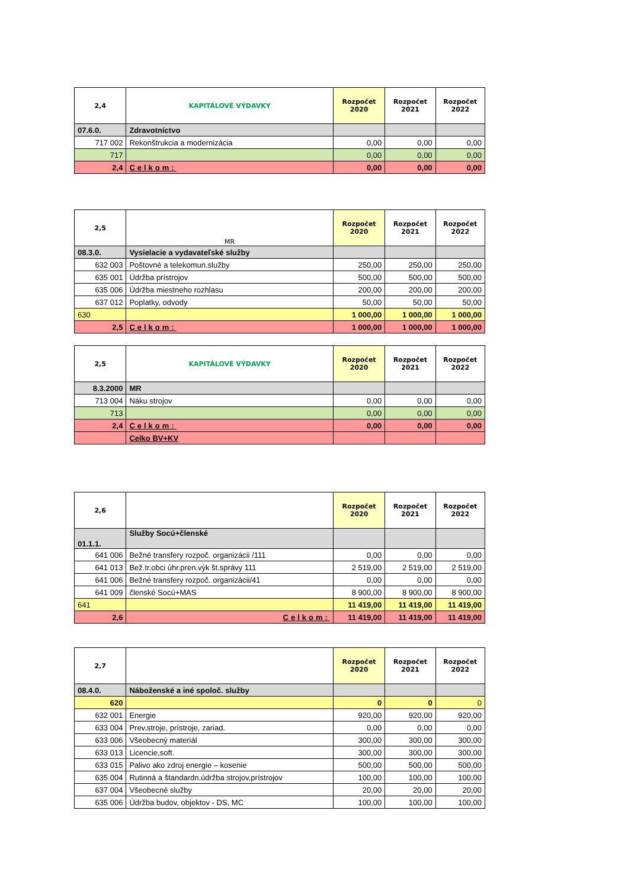| 2,4 | KAPITÁLOVÉ VÝDAVKY | Rozpočet 2020 | Rozpočet 2021 | Rozpočet 2022 |
| --- | --- | --- | --- | --- |
| 07.6.0. | Zdravotníctvo | | | |
| 717 002 | Rekonštrukcia a modernizácia | 0,00 | 0,00 | 0,00 |
| 717 | | 0,00 | 0,00 | 0,00 |
| 2,4 | Celkom: | 0,00 | 0,00 | 0,00 |
| 2,5 | MR | Rozpočet 2020 | Rozpočet 2021 | Rozpočet 2022 |
| --- | --- | --- | --- | --- |
| 08.3.0. | Vysielacie a vydavateľské služby | | | |
| 632 003 | Poštovné a telekomun.služby | 250,00 | 250,00 | 250,00 |
| 635 001 | Údržba prístrojov | 500,00 | 500,00 | 500,00 |
| 635 006 | Údržba miestneho rozhlasu | 200,00 | 200,00 | 200,00 |
| 637 012 | Poplatky, odvody | 50,00 | 50,00 | 50,00 |
| 630 | | 1 000,00 | 1 000,00 | 1 000,00 |
| 2,5 | Celkom: | 1 000,00 | 1 000,00 | 1 000,00 |
| 2,5 | KAPITÁLOVÉ VÝDAVKY | Rozpočet 2020 | Rozpočet 2021 | Rozpočet 2022 |
| --- | --- | --- | --- | --- |
| 8.3.2000 | MR | | | |
| 713 004 | Náku strojov | 0,00 | 0,00 | 0,00 |
| 713 | | 0,00 | 0,00 | 0,00 |
| 2,4 | Celkom: | 0,00 | 0,00 | 0,00 |
| | Celko BV+KV | | | |
| 2,6 | | Rozpočet 2020 | Rozpočet 2021 | Rozpočet 2022 |
| --- | --- | --- | --- | --- |
| 01.1.1. | Služby Socú+členské | | | |
| 641 006 | Bežné transfery rozpoč. organizácii /111 | 0,00 | 0,00 | 0,00 |
| 641 013 | Bež.tr.obci úhr.pren.výk št.správy 111 | 2 519,00 | 2 519,00 | 2 519,00 |
| 641 006 | Bežné transfery rozpoč. organizácii/41 | 0,00 | 0,00 | 0,00 |
| 641 009 | členské Socú+MAS | 8 900,00 | 8 900,00 | 8 900,00 |
| 641 | | 11 419,00 | 11 419,00 | 11 419,00 |
| 2,6 | Celkom: | 11 419,00 | 11 419,00 | 11 419,00 |
| 2,7 | | Rozpočet 2020 | Rozpočet 2021 | Rozpočet 2022 |
| --- | --- | --- | --- | --- |
| 08.4.0. | Náboženské a iné spoloč. služby | | | |
| 620 | | 0 | 0 | 0 |
| 632 001 | Energie | 920,00 | 920,00 | 920,00 |
| 633 004 | Prev.stroje, prístroje, zariad. | 0,00 | 0,00 | 0,00 |
| 633 006 | Všeobecný materiál | 300,00 | 300,00 | 300,00 |
| 633 013 | Licencie,soft. | 300,00 | 300,00 | 300,00 |
| 633 015 | Palivo ako zdroj energie – kosenie | 500,00 | 500,00 | 500,00 |
| 635 004 | Rutinná a štandardn.údržba strojov,prístrojov | 100,00 | 100,00 | 100,00 |
| 637 004 | Všeobecné služby | 20,00 | 20,00 | 20,00 |
| 635 006 | Údržba budov, objektov - DS, MC | 100,00 | 100,00 | 100,00 |